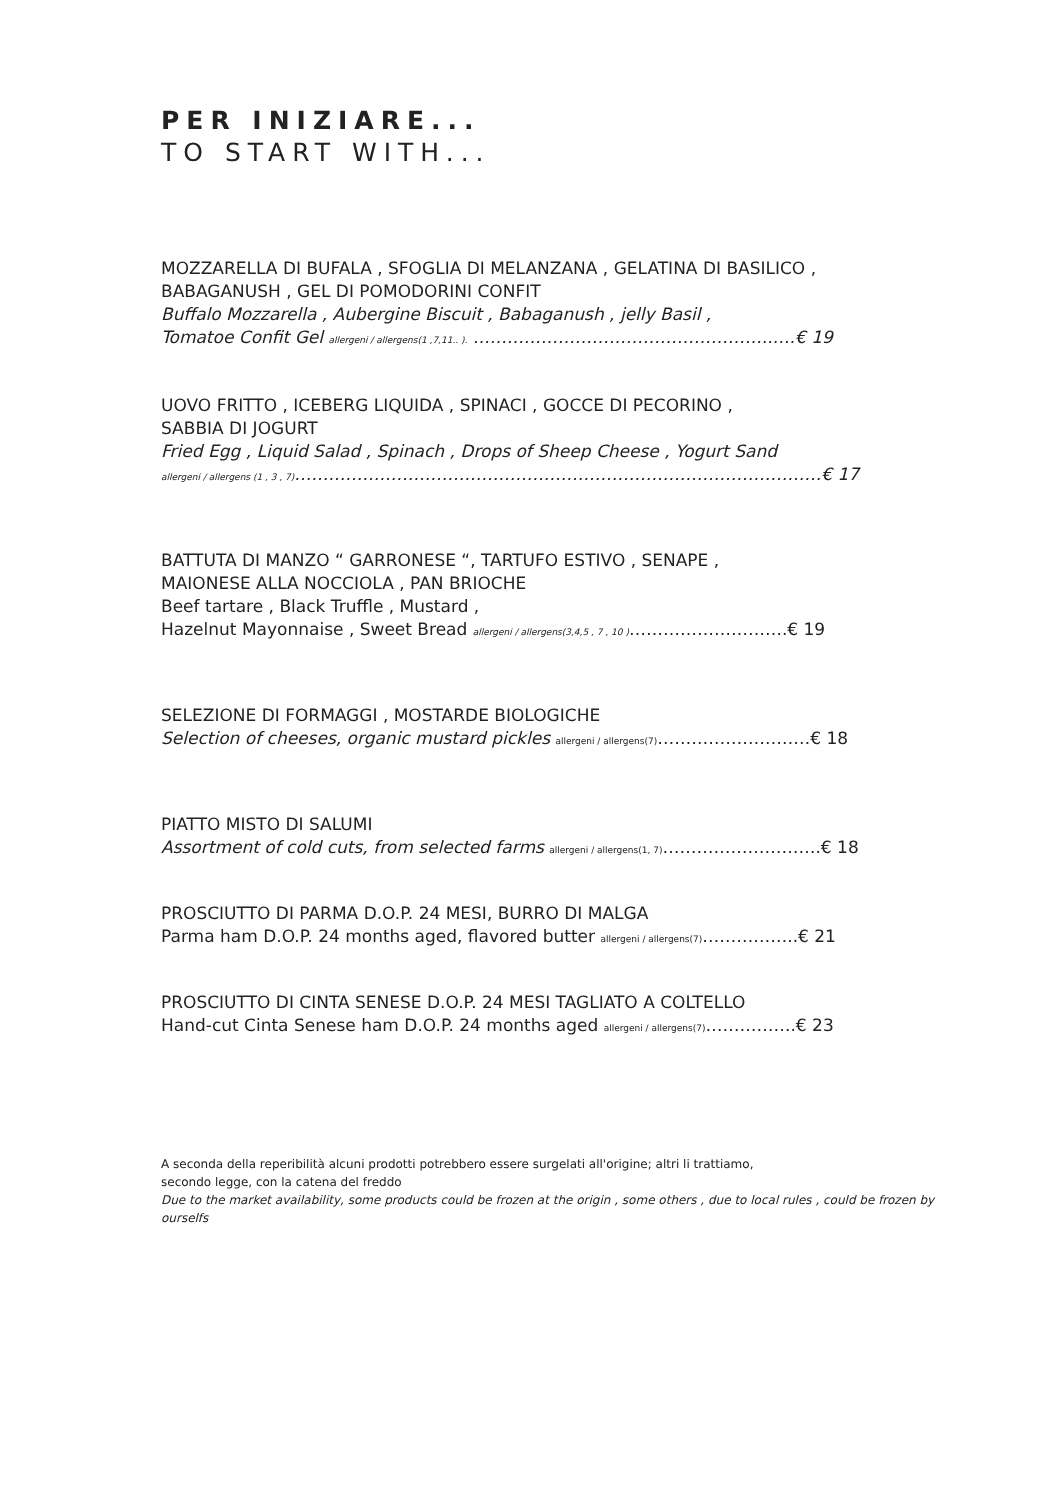PER INIZIARE...
TO START WITH...
MOZZARELLA DI BUFALA , SFOGLIA DI MELANZANA , GELATINA DI BASILICO ,
BABAGANUSH , GEL DI POMODORINI CONFIT
Buffalo Mozzarella , Aubergine Biscuit , Babaganush , jelly Basil ,
Tomatoe Confit Gel allergeni / allergens(1 ,7,11.. ). ……………………………………………..….€ 19
UOVO FRITTO , ICEBERG LIQUIDA , SPINACI , GOCCE DI PECORINO ,
SABBIA DI JOGURT
Fried Egg , Liquid Salad , Spinach , Drops of Sheep Cheese , Yogurt Sand
allergeni / allergens (1 , 3 , 7)…………………………………………………………………………………€ 17
BATTUTA DI MANZO “ GARRONESE “, TARTUFO ESTIVO , SENAPE ,
MAIONESE ALLA NOCCIOLA , PAN BRIOCHE
Beef tartare , Black Truffle , Mustard ,
Hazelnut Mayonnaise , Sweet Bread allergeni / allergens(3,4,5 , 7 , 10 )……………………….€ 19
SELEZIONE DI FORMAGGI , MOSTARDE BIOLOGICHE
Selection of cheeses, organic mustard pickles allergeni / allergens(7)………………………€ 18
PIATTO MISTO DI SALUMI
Assortment of cold cuts, from selected farms allergeni / allergens(1, 7)……………………….€ 18
PROSCIUTTO DI PARMA D.O.P. 24 MESI, BURRO DI MALGA
Parma ham D.O.P. 24 months aged, flavored butter allergeni / allergens(7)……………..€ 21
PROSCIUTTO DI CINTA SENESE D.O.P. 24 MESI TAGLIATO A COLTELLO
Hand-cut Cinta Senese ham D.O.P. 24 months aged allergeni / allergens(7)…………….€ 23
A seconda della reperibilità alcuni prodotti potrebbero essere surgelati all'origine; altri li trattiamo,
secondo legge, con la catena del freddo
Due to the market availability, some products could be frozen at the origin , some others , due to local rules , could be frozen by ourselfs